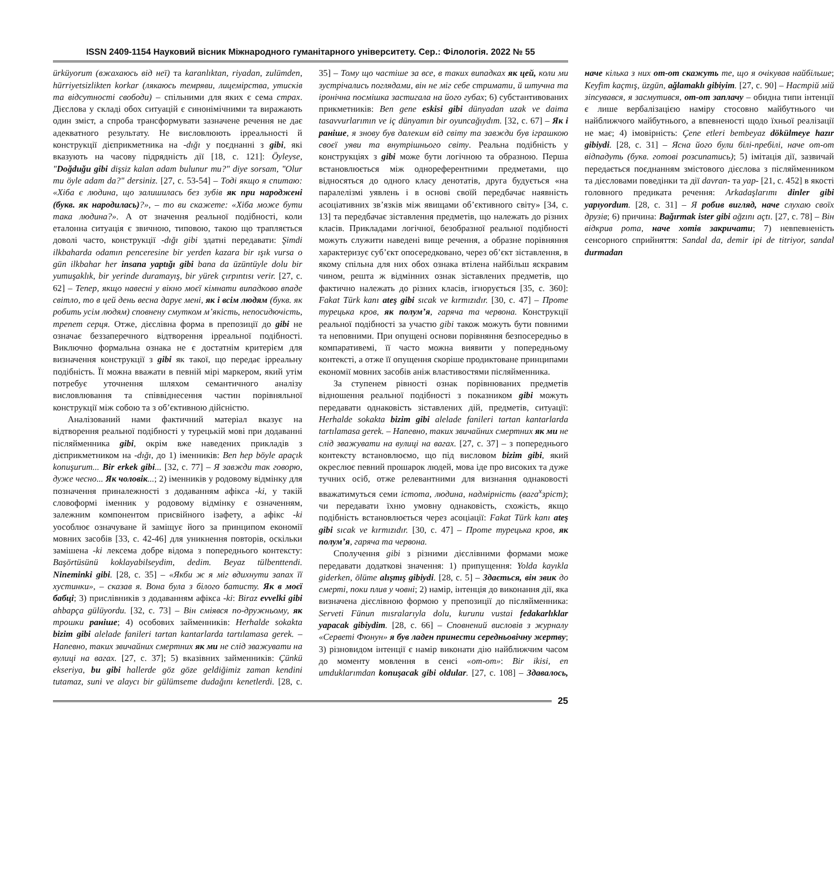ISSN 2409-1154 Науковий вісник Міжнародного гуманітарного університету. Сер.: Філологія. 2022 № 55
ürküyorum (вжахаюсь від неї) та karanlıktan, riyadan, zulümden, hürriyetsizlikten korkar (лякаюсь темряви, лицемірства, утисків та відсутності свободи) – спільними для яких є сема страх. Дієслова у складі обох ситуацій є синонімічними та виражають один зміст, а спроба трансформувати зазначене речення не дає адекватного результату. Не висловлюють ірреальності й конструкції дієприкметника на -dığı у поєднанні з gibi, які вказують на часову підрядність дії [18, с. 121]: Öyleyse, "Doğduğu gibi dişsiz kalan adam bulunur mu?" diye sorsam, "Olur mu öyle adam da?" dersiniz. [27, с. 53-54] – Тоді якщо я спитаю: «Хіба є людина, що залишилась без зубів як при народжені (букв. як народилась)?», – то ви скажете: «Хіба може бути така людина?». А от значення реальної подібності, коли еталонна ситуація є звичною, типовою, такою що трапляється доволі часто, конструкції -dığı gibi здатні передавати: Şimdi ilkbaharda odamın penceresine bir yerden kazara bir ışık vursa o gün ilkbahar her insana yaptığı gibi bana da üzüntüyle dolu bir yumuşaklık, bir yerinde duramayış, bir yürek çırpıntısı verir. [27, с. 62] – Тепер, якщо навесні у вікно моєї кімнати випадково впаде світло, то в цей день весна дарує мені, як і всім людям (букв. як робить усім людям) сповнену смутком м’якість, непосидючість, трепет серця. Отже, дієслівна форма в препозиції до gibi не означає беззаперечного відтворення ірреальної подібності. Виключно формальна ознака не є достатнім критерієм для визначення конструкції з gibi як такої, що передає ірреальну подібність. Її можна вважати в певній мірі маркером, який утім потребує уточнення шляхом семантичного аналізу висловлювання та співвіднесення частин порівняльної конструкції між собою та з об’єктивною дійсністю.
Аналізований нами фактичний матеріал вказує на відтворення реальної подібності у турецькій мові при додаванні післяйменника gibi, окрім вже наведених прикладів з дієприкметником на -dığı, до 1) іменників: Ben hep böyle apaçık konuşurum... Bir erkek gibi... [32, с. 77] – Я завжди так говорю, дуже чесно... Як чоловік...; 2) іменників у родовому відмінку для позначення приналежності з додаванням афікса -ki, у такій словоформі іменник у родовому відмінку є означенням, залежним компонентом присвійного ізафету, а афікс -ki уособлює означуване й заміщує його за принципом економії мовних засобів [33, с. 42-46] для уникнення повторів, оскільки замішена -ki лексема добре відома з попереднього контексту: Başörtüsünü koklayabilseydim, dedim. Beyaz tülbenttendi. Nineminki gibi. [28, с. 35] – «Якби ж я міг вдихнути запах її хустинки», – сказав я. Вона була з білого батисту. Як в моєї бабці; 3) прислівників з додаванням афікса -ki: Biraz evvelki gibi ahbapça gülüyordu. [32, с. 73] – Він сміявся по-дружньому, як трошки раніше; 4) особових займенників: Herhalde sokakta bizim gibi alelade fanileri tartan kantarlarda tartılamasa gerek. – Напевно, таких звичайних смертних як ми не слід зважувати на вулиці на вагах. [27, с. 37]; 5) вказівних займенників: Çünkü ekseriya, bu gibi hallerde göz göze geldiğimiz zaman kendini tutamaz, suni ve alaycı bir gülümseme dudağını kenetlerdi. [28, с. 35] – Тому що частіше за все, в таких випадках як цей, коли ми зустрічались поглядами, він не міг себе стримати, й штучна та іронічна посмішка застигала на його губах; 6) субстантивованих прикметників: Ben gene eskisi gibi dünyadan uzak ve daima tasavvurlarımın ve iç dünyamın bir oyuncağıydım. [32, с. 67] – Як і раніше, я знову був далеким від світу та завжди був іграшкою своєї уяви та внутрішнього світу. Реальна подібність у конструкціях з gibi може бути логічною та образною. Перша встановлюється між однореферентними предметами, що відносяться до одного класу денотатів, друга будується «на паралелізмі уявлень і в основі своїй передбачає наявність асоціативних зв’язків між явищами об’єктивного світу» [34, с. 13] та передбачає зіставлення предметів, що належать до різних класів. Прикладами логічної, безобразної реальної подібності можуть служити наведені вище речення, а образне порівняння характеризує суб’єкт опосередковано, через об’єкт зіставлення, в якому спільна для них обох ознака втілена найбільш яскравим чином, решта ж відмінних ознак зіставлених предметів, що фактично належать до різних класів, ігнорується [35, с. 360]: Fakat Türk kanı ateş gibi sıcak ve kırmızıdır. [30, с. 47] – Проте турецька кров, як полум’я, гаряча та червона. Конструкції реальної подібності за участю gibi також можуть бути повними та неповними. При опущені основи порівняння безпосередньо в компаративемі, її часто можна виявити у попередньому контексті, а отже її опущення скоріше продиктоване принципами економії мовних засобів аніж властивостями післяйменника.
За ступенем рівності ознак порівнюваних предметів відношення реальної подібності з показником gibi можуть передавати однаковість зіставлених дій, предметів, ситуації: Herhalde sokakta bizim gibi alelade fanileri tartan kantarlarda tartılamasa gerek. – Напевно, таких звичайних смертних як ми не слід зважувати на вулиці на вагах. [27, с. 37] – з попереднього контексту встановлюємо, що під висловом bizim gibi, який окреслює певний прошарок людей, мова іде про високих та дуже тучних осіб, отже релевантними для визнання однаковості вважатимуться семи істота, людина, надмірність (вага<sup>x</sup>зріст); чи передавати їхню умовну однаковість, схожість, якщо подібність встановлюється через асоціації: Fakat Türk kanı ateş gibi sıcak ve kırmızıdır. [30, с. 47] – Проте турецька кров, як полум’я, гаряча та червона.
Сполучення gibi з різними дієслівними формами може передавати додаткові значення: 1) припущення: Yolda kayıkla giderken, ölüme alışmış gibiydi. [28, с. 5] – Здається, він звик до смерті, поки плив у човні; 2) намір, інтенція до виконання дії, яка визначена дієслівною формою у препозиції до післяйменника: Serveti Fünun mısralarıyla dolu, kurunu vustai fedakarlıklar yapacak gibiydim. [28, с. 66] – Сповнений висловів з журналу «Серветі Фюнун» я був ладен принести середньовічну жертву; 3) різновидом інтенції є намір виконати дію найближчим часом до моменту мовлення в сенсі «от-от»: Bir ikisi, en umduklarımdan konuşacak gibi oldular. [27, с. 108] – Здавалось, наче кілька з них от-от скажуть те, що я очікував найбільше; Keyfim kaçmış, üzgün, ağlamaklı gibiyim. [27, с. 90] – Настрій мій зіпсувався, я засмутився, от-от заплачу – обидна типи інтенції є лише вербалізацією наміру стосовно майбутнього чи найближчого майбутнього, а впевненості щодо їхньої реалізації не має; 4) імовірність: Çene etleri bembeyaz dökülmeye hazır gibiydi. [28, с. 31] – Ясна його були білі-пребілі, наче от-от відпадуть (букв. готові розсипатись); 5) імітація дії, зазвичай передається поєднанням змістового дієслова з післяйменником та дієсловами поведінки та дії davran- та yap- [21, с. 452] в якості головного предиката речення: Arkadaşlarımı dinler gibi yapıyordum. [28, с. 31] – Я робив вигляд, наче слухаю своїх друзів; 6) причина: Bağırmak ister gibi ağzını açtı. [27, с. 78] – Він відкрив рота, наче хотів закричати; 7) невпевненість сенсорного сприйняття: Sandal da, demir ipi de titriyor, sandal durmadan
25